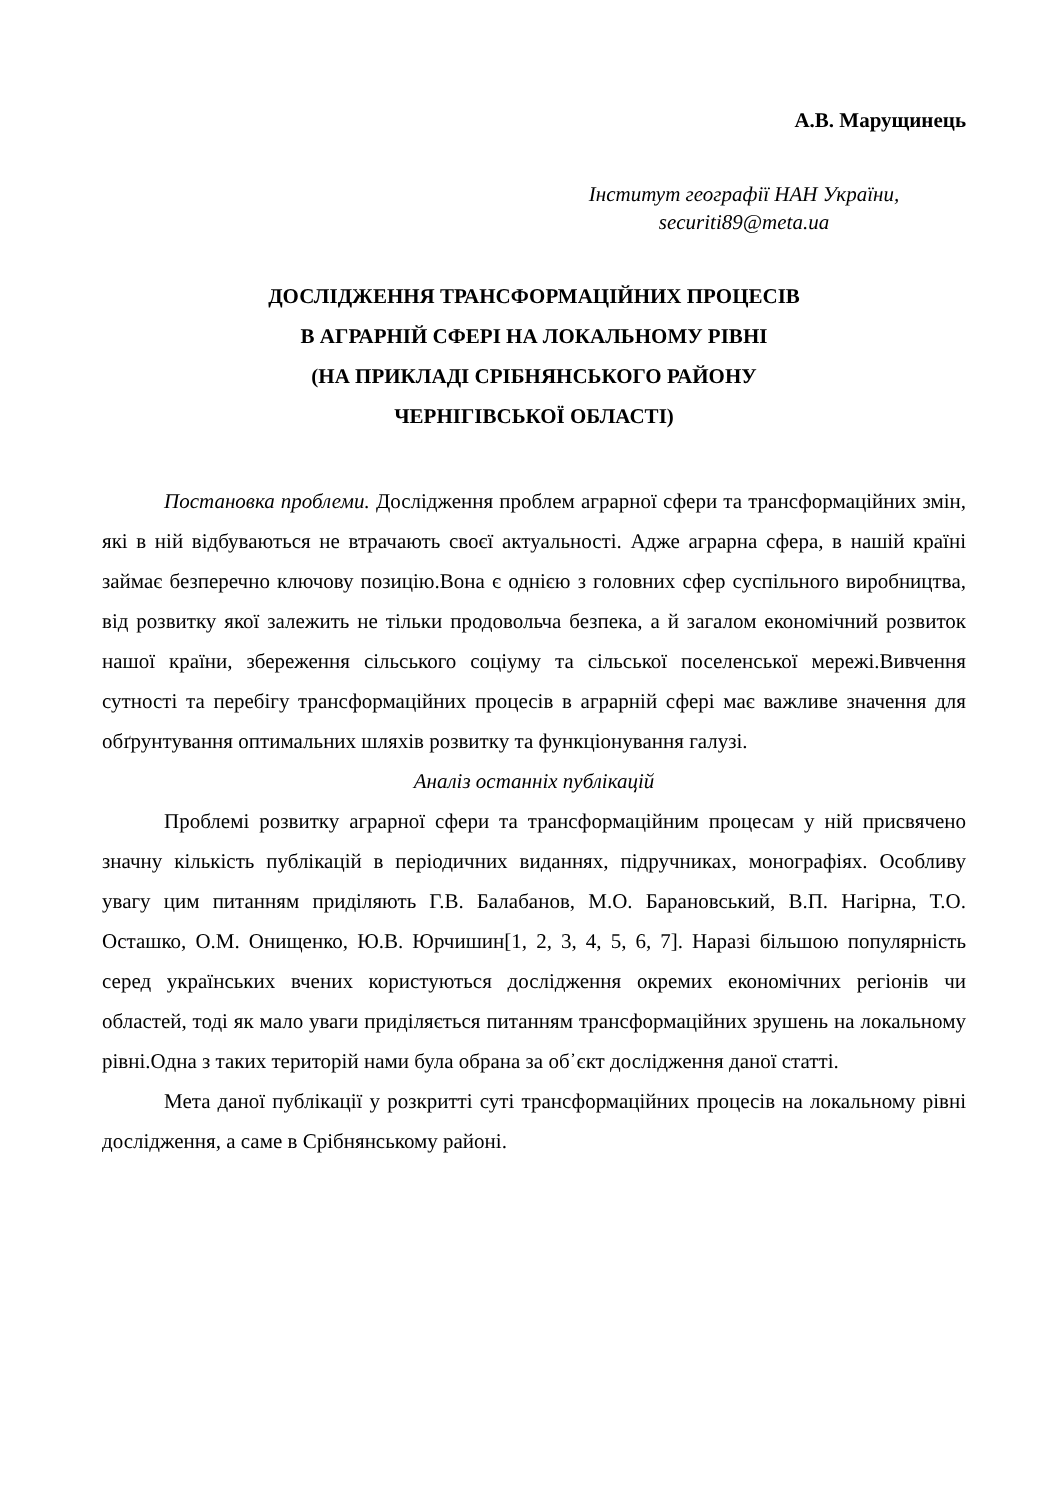А.В. Марущинець
Інститут географії НАН України,
securiti89@meta.ua
ДОСЛІДЖЕННЯ ТРАНСФОРМАЦІЙНИХ ПРОЦЕСІВ
В АГРАРНІЙ СФЕРІ НА ЛОКАЛЬНОМУ РІВНІ
(НА ПРИКЛАДІ СРІБНЯНСЬКОГО РАЙОНУ
ЧЕРНІГІВСЬКОЇ ОБЛАСТІ)
Постановка проблеми. Дослідження проблем аграрної сфери та трансформаційних змін, які в ній відбуваються не втрачають своєї актуальності. Адже аграрна сфера, в нашій країні займає безперечно ключову позицію.Вона є однією з головних сфер суспільного виробництва, від розвитку якої залежить не тільки продовольча безпека, а й загалом економічний розвиток нашої країни, збереження сільського соціуму та сільської поселенської мережі.Вивчення сутності та перебігу трансформаційних процесів в аграрній сфері має важливе значення для обґрунтування оптимальних шляхів розвитку та функціонування галузі.
Аналіз останніх публікацій
Проблемі розвитку аграрної сфери та трансформаційним процесам у ній присвячено значну кількість публікацій в періодичних виданнях, підручниках, монографіях. Особливу увагу цим питанням приділяють Г.В. Балабанов, М.О. Барановський, В.П. Нагірна, Т.О. Осташко, О.М. Онищенко, Ю.В. Юрчишин[1, 2, 3, 4, 5, 6, 7]. Наразі більшою популярність серед українських вчених користуються дослідження окремих економічних регіонів чи областей, тоді як мало уваги приділяється питанням трансформаційних зрушень на локальному рівні.Одна з таких територій нами була обрана за об᾽єкт дослідження даної статті.
Мета даної публікації у розкритті суті трансформаційних процесів на локальному рівні дослідження, а саме в Срібнянському районі.